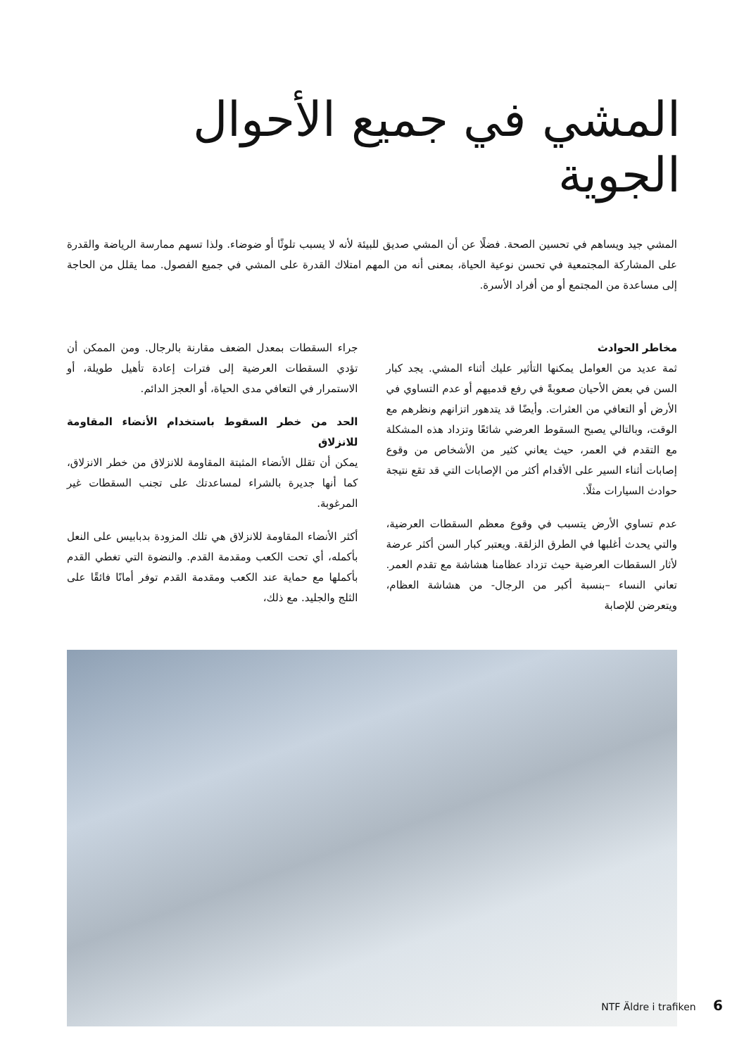المشي في جميع الأحوال الجوية
المشي جيد ويساهم في تحسين الصحة. فضلًا عن أن المشي صديق للبيئة لأنه لا يسبب تلوثًا أو ضوضاء. ولذا تسهم ممارسة الرياضة والقدرة على المشاركة المجتمعية في تحسن نوعية الحياة، بمعنى أنه من المهم امتلاك القدرة على المشي في جميع الفصول. مما يقلل من الحاجة إلى مساعدة من المجتمع أو من أفراد الأسرة.
مخاطر الحوادث
ثمة عديد من العوامل يمكنها التأثير عليك أثناء المشي. يجد كبار السن في بعض الأحيان صعوبةً في رفع قدميهم أو عدم التساوي في الأرض أو التعافي من العثرات. وأيضًا قد يتدهور اتزانهم ونظرهم مع الوقت، وبالتالي يصبح السقوط العرضي شائعًا وتزداد هذه المشكلة مع التقدم في العمر، حيث يعاني كثير من الأشخاص من وقوع إصابات أثناء السير على الأقدام أكثر من الإصابات التي قد تقع نتيجة حوادث السيارات مثلًا.
عدم تساوي الأرض يتسبب في وقوع معظم السقطات العرضية، والتي يحدث أغلبها في الطرق الزلقة. ويعتبر كبار السن أكثر عرضة لأثار السقطات العرضية حيث تزداد عظامنا هشاشة مع تقدم العمر. تعاني النساء –بنسبة أكبر من الرجال- من هشاشة العظام، ويتعرضن للإصابة
جراء السقطات بمعدل الضعف مقارنة بالرجال. ومن الممكن أن تؤدي السقطات العرضية إلى فترات إعادة تأهيل طويلة، أو الاستمرار في التعافي مدى الحياة، أو العجز الدائم.
الحد من خطر السقوط باستخدام الأنضاء المقاومة للانزلاق
يمكن أن تقلل الأنضاء المثبتة المقاومة للانزلاق من خطر الانزلاق، كما أنها جديرة بالشراء لمساعدتك على تجنب السقطات غير المرغوبة.
أكثر الأنضاء المقاومة للانزلاق هي تلك المزودة بدبابيس على النعل بأكمله، أي تحت الكعب ومقدمة القدم. والنضوة التي تغطي القدم بأكملها مع حماية عند الكعب ومقدمة القدم توفر أمانًا فائقًا على الثلج والجليد. مع ذلك،
NTF Äldre i trafiken 6